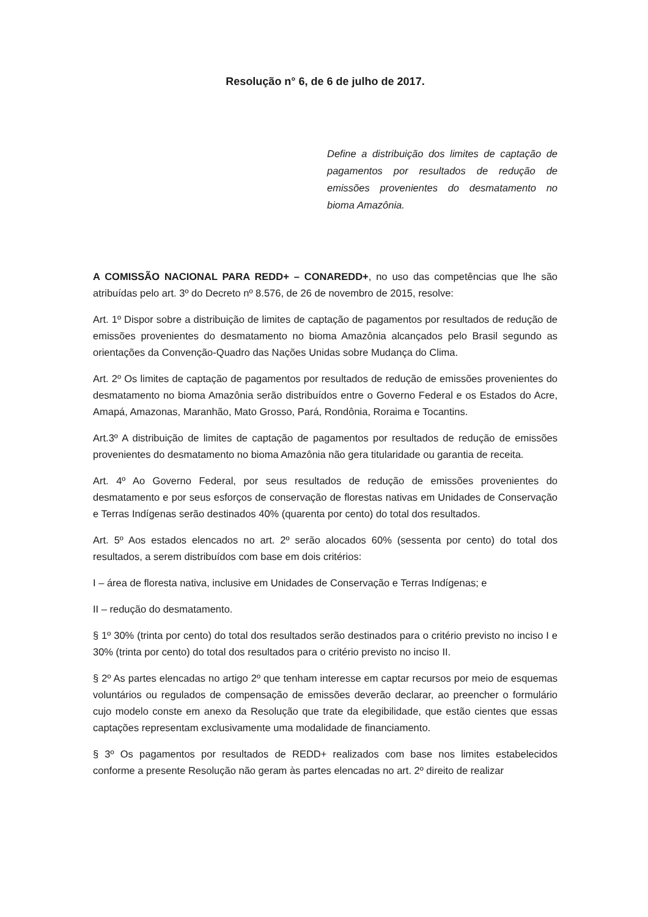Resolução n° 6, de 6 de julho de 2017.
Define a distribuição dos limites de captação de pagamentos por resultados de redução de emissões provenientes do desmatamento no bioma Amazônia.
A COMISSÃO NACIONAL PARA REDD+ – CONAREDD+, no uso das competências que lhe são atribuídas pelo art. 3º do Decreto nº 8.576, de 26 de novembro de 2015, resolve:
Art. 1º Dispor sobre a distribuição de limites de captação de pagamentos por resultados de redução de emissões provenientes do desmatamento no bioma Amazônia alcançados pelo Brasil segundo as orientações da Convenção-Quadro das Nações Unidas sobre Mudança do Clima.
Art. 2º Os limites de captação de pagamentos por resultados de redução de emissões provenientes do desmatamento no bioma Amazônia serão distribuídos entre o Governo Federal e os Estados do Acre, Amapá, Amazonas, Maranhão, Mato Grosso, Pará, Rondônia, Roraima e Tocantins.
Art.3º A distribuição de limites de captação de pagamentos por resultados de redução de emissões provenientes do desmatamento no bioma Amazônia não gera titularidade ou garantia de receita.
Art. 4º Ao Governo Federal, por seus resultados de redução de emissões provenientes do desmatamento e por seus esforços de conservação de florestas nativas em Unidades de Conservação e Terras Indígenas serão destinados 40% (quarenta por cento) do total dos resultados.
Art. 5º Aos estados elencados no art. 2º serão alocados 60% (sessenta por cento) do total dos resultados, a serem distribuídos com base em dois critérios:
I – área de floresta nativa, inclusive em Unidades de Conservação e Terras Indígenas; e
II – redução do desmatamento.
§ 1º 30% (trinta por cento) do total dos resultados serão destinados para o critério previsto no inciso I e 30% (trinta por cento) do total dos resultados para o critério previsto no inciso II.
§ 2º As partes elencadas no artigo 2º que tenham interesse em captar recursos por meio de esquemas voluntários ou regulados de compensação de emissões deverão declarar, ao preencher o formulário cujo modelo conste em anexo da Resolução que trate da elegibilidade, que estão cientes que essas captações representam exclusivamente uma modalidade de financiamento.
§ 3º Os pagamentos por resultados de REDD+ realizados com base nos limites estabelecidos conforme a presente Resolução não geram às partes elencadas no art. 2º direito de realizar